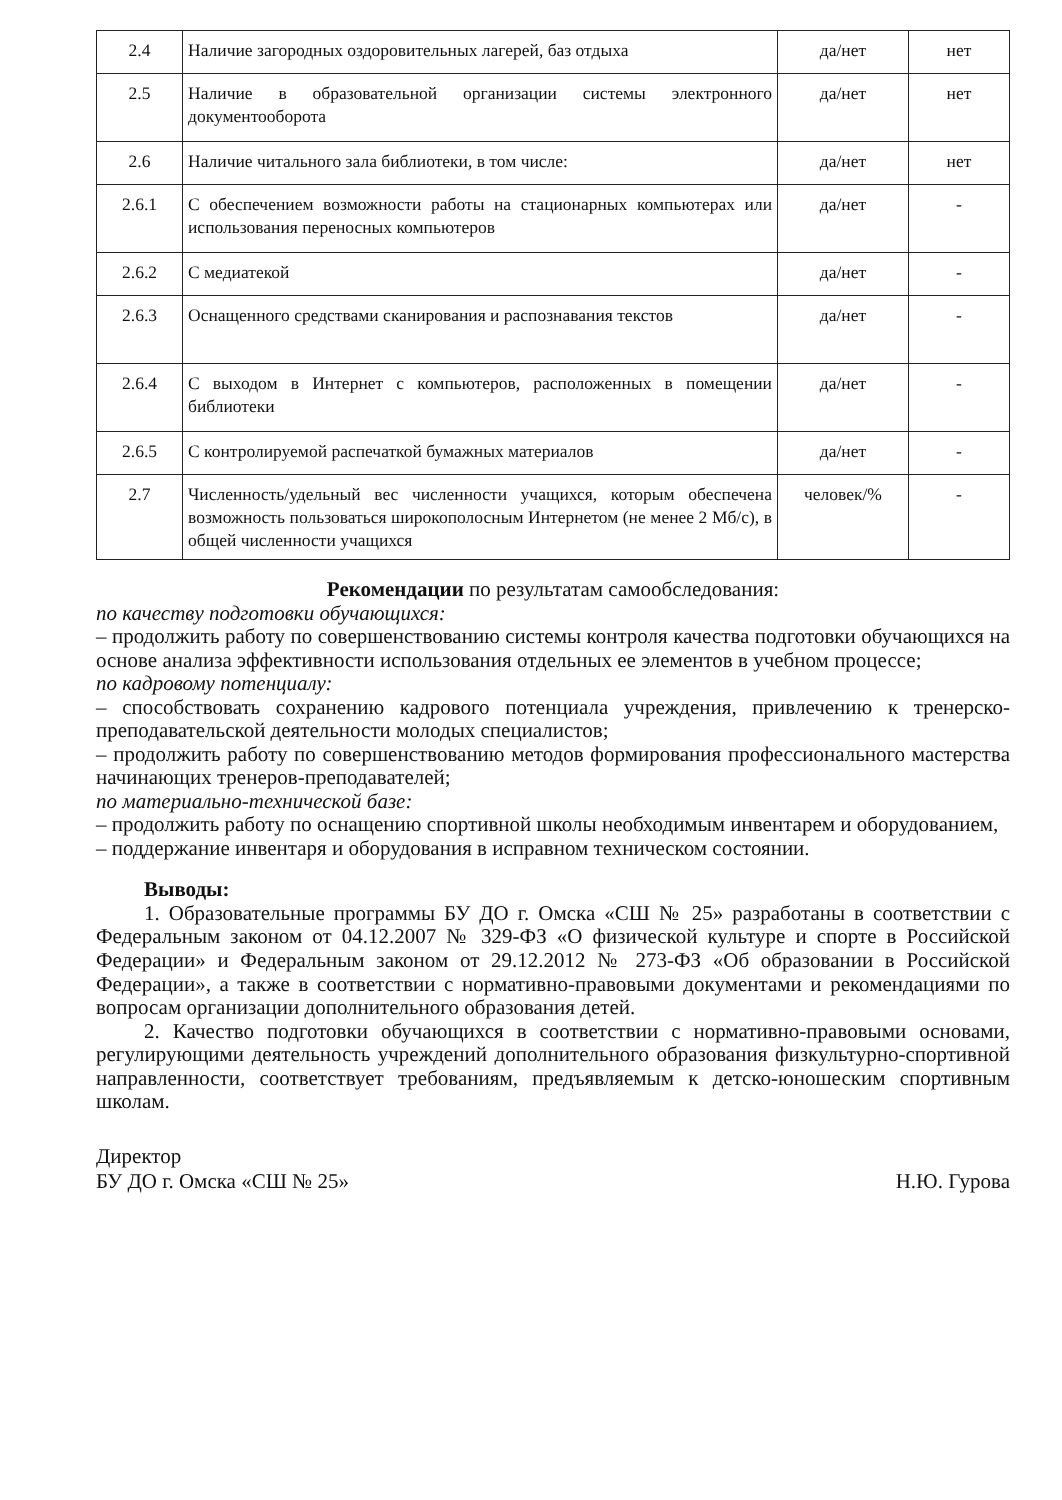| 2.4 | Наличие загородных оздоровительных лагерей, баз отдыха | да/нет | нет |
| 2.5 | Наличие в образовательной организации системы электронного документооборота | да/нет | нет |
| 2.6 | Наличие читального зала библиотеки, в том числе: | да/нет | нет |
| 2.6.1 | С обеспечением возможности работы на стационарных компьютерах или использования переносных компьютеров | да/нет | - |
| 2.6.2 | С медиатекой | да/нет | - |
| 2.6.3 | Оснащенного средствами сканирования и распознавания текстов | да/нет | - |
| 2.6.4 | С выходом в Интернет с компьютеров, расположенных в помещении библиотеки | да/нет | - |
| 2.6.5 | С контролируемой распечаткой бумажных материалов | да/нет | - |
| 2.7 | Численность/удельный вес численности учащихся, которым обеспечена возможность пользоваться широкополосным Интернетом (не менее 2 Мб/с), в общей численности учащихся | человек/% | - |
Рекомендации по результатам самообследования:
по качеству подготовки обучающихся:
– продолжить работу по совершенствованию системы контроля качества подготовки обучающихся на основе анализа эффективности использования отдельных ее элементов в учебном процессе;
по кадровому потенциалу:
– способствовать сохранению кадрового потенциала учреждения, привлечению к тренерско-преподавательской деятельности молодых специалистов;
– продолжить работу по совершенствованию методов формирования профессионального мастерства начинающих тренеров-преподавателей;
по материально-технической базе:
– продолжить работу по оснащению спортивной школы необходимым инвентарем и оборудованием,
– поддержание инвентаря и оборудования в исправном техническом состоянии.
Выводы:
1. Образовательные программы БУ ДО г. Омска «СШ № 25» разработаны в соответствии с Федеральным законом от 04.12.2007 № 329-ФЗ «О физической культуре и спорте в Российской Федерации» и Федеральным законом от 29.12.2012 № 273-ФЗ «Об образовании в Российской Федерации», а также в соответствии с нормативно-правовыми документами и рекомендациями по вопросам организации дополнительного образования детей.
2. Качество подготовки обучающихся в соответствии с нормативно-правовыми основами, регулирующими деятельность учреждений дополнительного образования физкультурно-спортивной направленности, соответствует требованиям, предъявляемым к детско-юношеским спортивным школам.
Директор
БУ ДО г. Омска «СШ № 25»
Н.Ю. Гурова